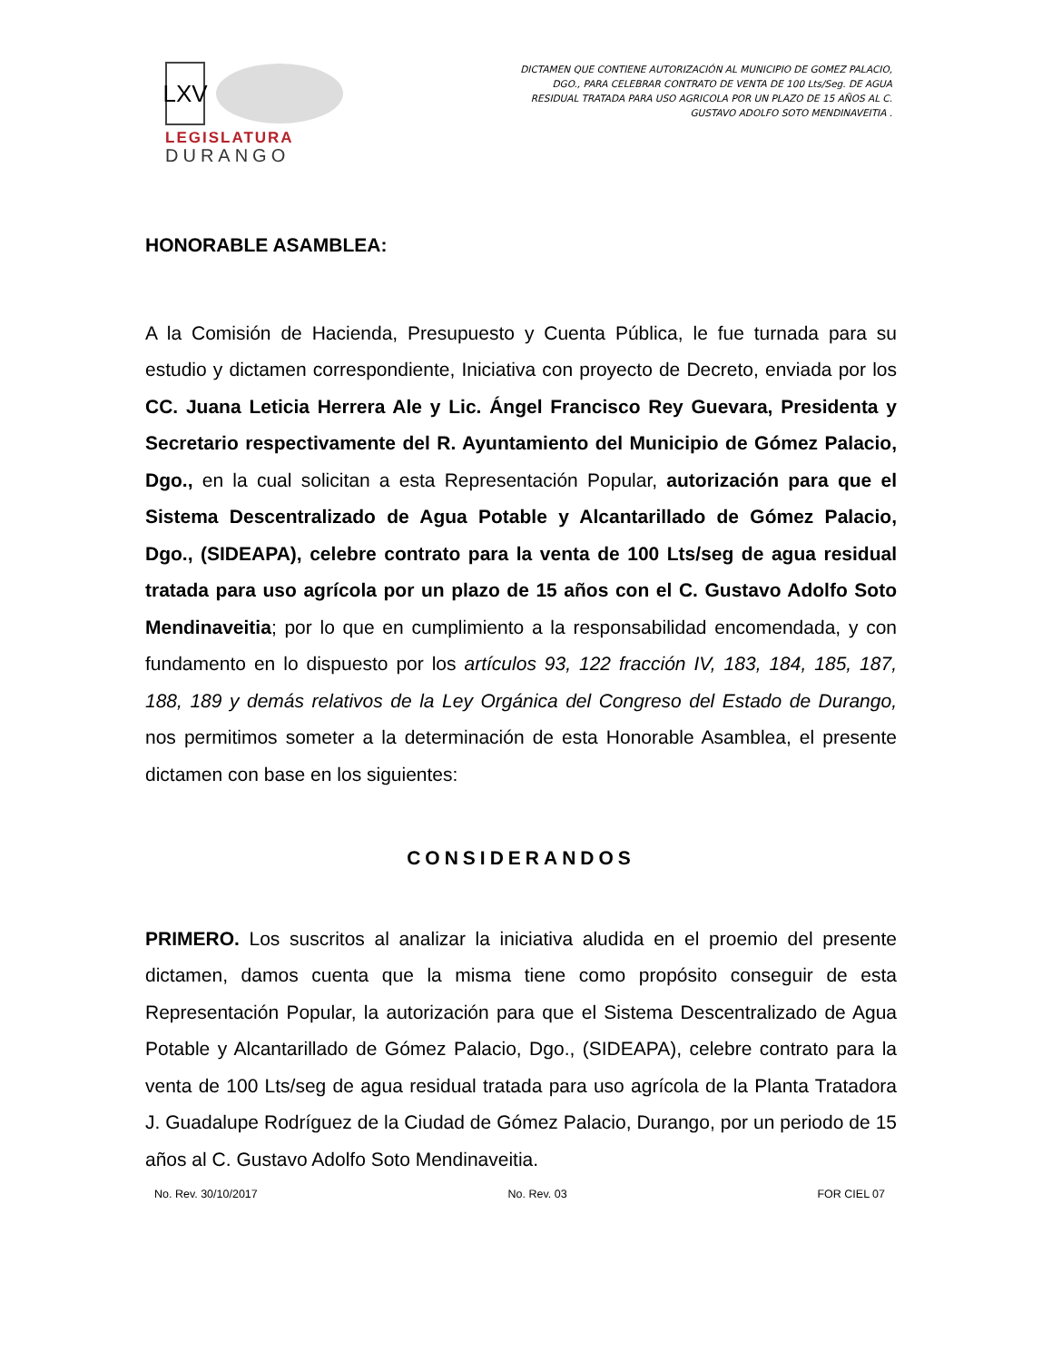LXV
LEGISLATURA
DURANGO
DICTAMEN QUE CONTIENE AUTORIZACIÓN AL MUNICIPIO DE GOMEZ PALACIO, DGO., PARA CELEBRAR CONTRATO DE VENTA DE 100 Lts/Seg. DE AGUA RESIDUAL TRATADA PARA USO AGRICOLA POR UN PLAZO DE 15 AÑOS AL C. GUSTAVO ADOLFO SOTO MENDINAVEITIA .
HONORABLE ASAMBLEA:
A la Comisión de Hacienda, Presupuesto y Cuenta Pública, le fue turnada para su estudio y dictamen correspondiente, Iniciativa con proyecto de Decreto, enviada por los CC. Juana Leticia Herrera Ale y Lic. Ángel Francisco Rey Guevara, Presidenta y Secretario respectivamente del R. Ayuntamiento del Municipio de Gómez Palacio, Dgo., en la cual solicitan a esta Representación Popular, autorización para que el Sistema Descentralizado de Agua Potable y Alcantarillado de Gómez Palacio, Dgo., (SIDEAPA), celebre contrato para la venta de 100 Lts/seg de agua residual tratada para uso agrícola por un plazo de 15 años con el C. Gustavo Adolfo Soto Mendinaveitia; por lo que en cumplimiento a la responsabilidad encomendada, y con fundamento en lo dispuesto por los artículos 93, 122 fracción IV, 183, 184, 185, 187, 188, 189 y demás relativos de la Ley Orgánica del Congreso del Estado de Durango, nos permitimos someter a la determinación de esta Honorable Asamblea, el presente dictamen con base en los siguientes:
CONSIDERANDOS
PRIMERO. Los suscritos al analizar la iniciativa aludida en el proemio del presente dictamen, damos cuenta que la misma tiene como propósito conseguir de esta Representación Popular, la autorización para que el Sistema Descentralizado de Agua Potable y Alcantarillado de Gómez Palacio, Dgo., (SIDEAPA), celebre contrato para la venta de 100 Lts/seg de agua residual tratada para uso agrícola de la Planta Tratadora J. Guadalupe Rodríguez de la Ciudad de Gómez Palacio, Durango, por un periodo de 15 años al C. Gustavo Adolfo Soto Mendinaveitia.
No. Rev. 30/10/2017 No. Rev. 03 FOR CIEL 07